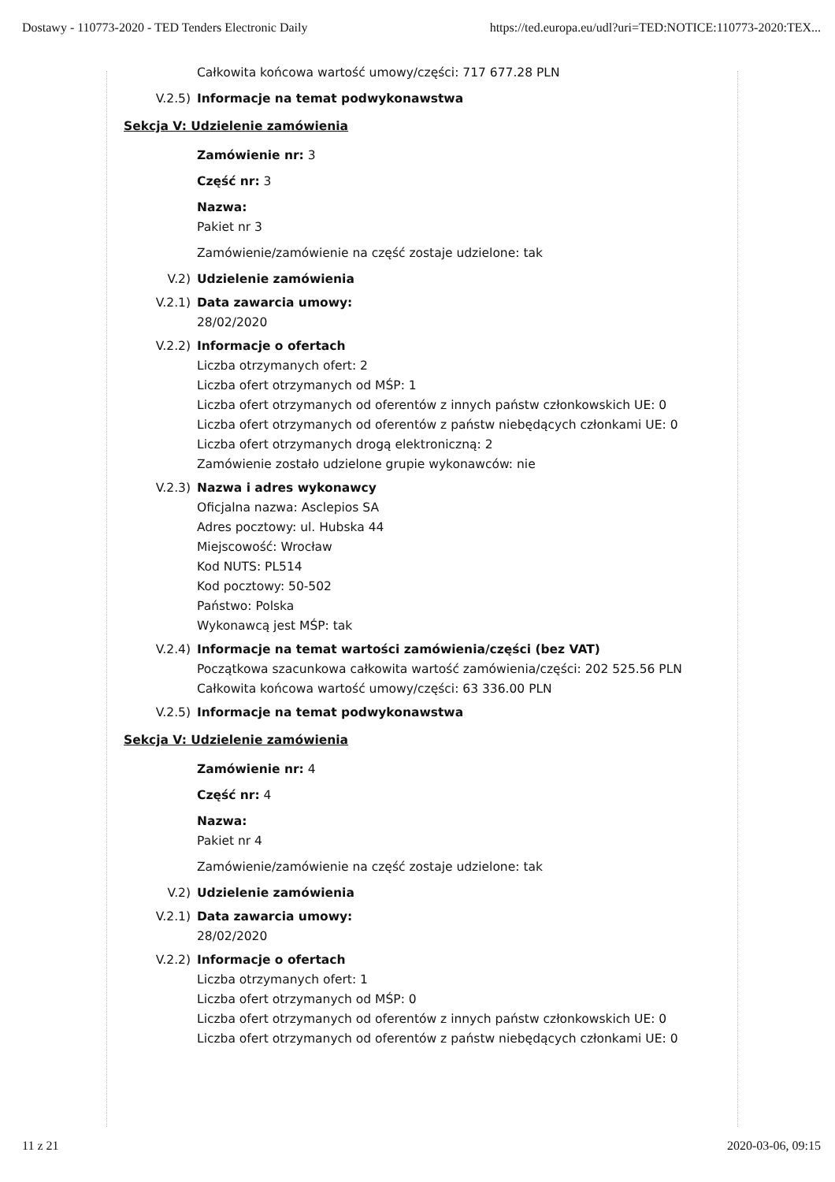Dostawy - 110773-2020 - TED Tenders Electronic Daily https://ted.europa.eu/udl?uri=TED:NOTICE:110773-2020:TEX...
Całkowita końcowa wartość umowy/części: 717 677.28 PLN
V.2.5) Informacje na temat podwykonawstwa
Sekcja V: Udzielenie zamówienia
Zamówienie nr: 3
Część nr: 3
Nazwa:
Pakiet nr 3
Zamówienie/zamówienie na część zostaje udzielone: tak
V.2) Udzielenie zamówienia
V.2.1) Data zawarcia umowy:
28/02/2020
V.2.2) Informacje o ofertach
Liczba otrzymanych ofert: 2
Liczba ofert otrzymanych od MŚP: 1
Liczba ofert otrzymanych od oferentów z innych państw członkowskich UE: 0
Liczba ofert otrzymanych od oferentów z państw niebędących członkami UE: 0
Liczba ofert otrzymanych drogą elektroniczną: 2
Zamówienie zostało udzielone grupie wykonawców: nie
V.2.3) Nazwa i adres wykonawcy
Oficjalna nazwa: Asclepios SA
Adres pocztowy: ul. Hubska 44
Miejscowość: Wrocław
Kod NUTS: PL514
Kod pocztowy: 50-502
Państwo: Polska
Wykonawcą jest MŚP: tak
V.2.4) Informacje na temat wartości zamówienia/części (bez VAT)
Początkowa szacunkowa całkowita wartość zamówienia/części: 202 525.56 PLN
Całkowita końcowa wartość umowy/części: 63 336.00 PLN
V.2.5) Informacje na temat podwykonawstwa
Sekcja V: Udzielenie zamówienia
Zamówienie nr: 4
Część nr: 4
Nazwa:
Pakiet nr 4
Zamówienie/zamówienie na część zostaje udzielone: tak
V.2) Udzielenie zamówienia
V.2.1) Data zawarcia umowy:
28/02/2020
V.2.2) Informacje o ofertach
Liczba otrzymanych ofert: 1
Liczba ofert otrzymanych od MŚP: 0
Liczba ofert otrzymanych od oferentów z innych państw członkowskich UE: 0
Liczba ofert otrzymanych od oferentów z państw niebędących członkami UE: 0
11 z 21 2020-03-06, 09:15